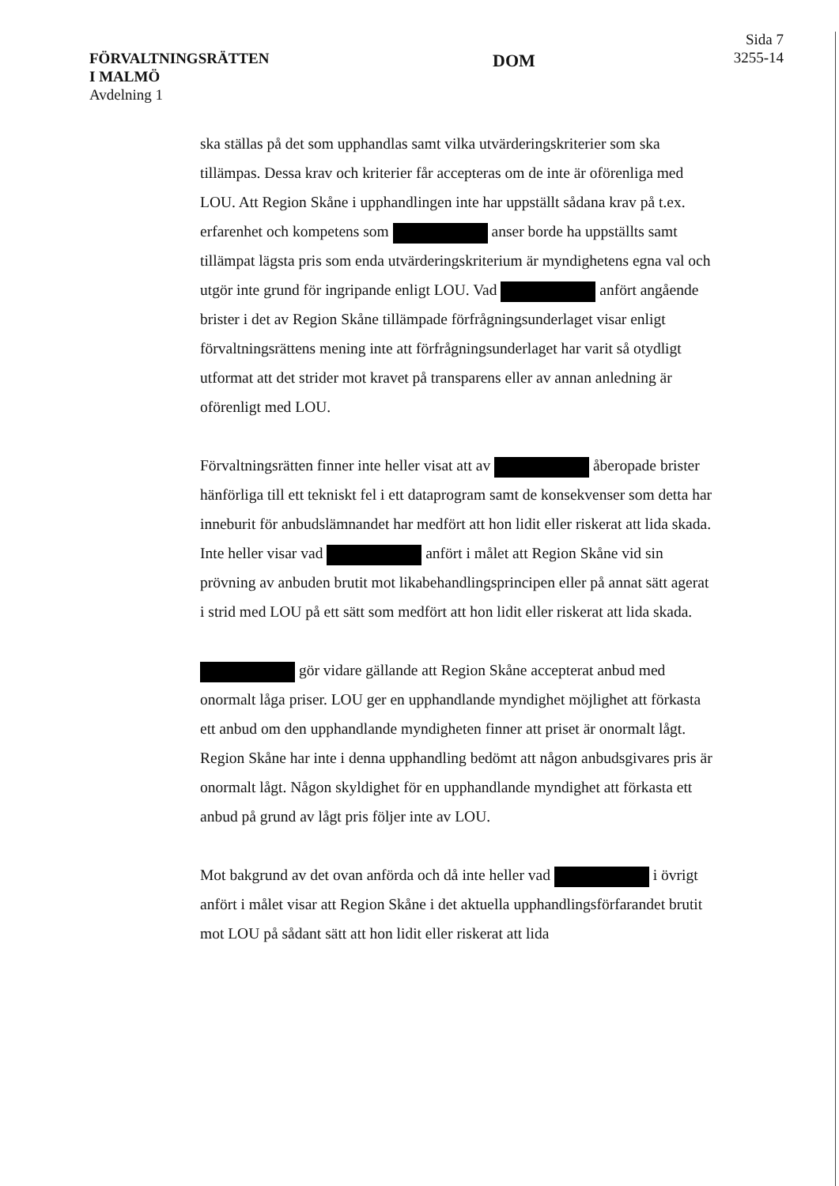FÖRVALTNINGSRÄTTEN
I MALMÖ
Avdelning 1
DOM
Sida 7
3255-14
ska ställas på det som upphandlas samt vilka utvärderingskriterier som ska tillämpas. Dessa krav och kriterier får accepteras om de inte är oförenliga med LOU. Att Region Skåne i upphandlingen inte har uppställt sådana krav på t.ex. erfarenhet och kompetens som anser borde ha uppställts samt tillämpat lägsta pris som enda utvärderingskriterium är myndighetens egna val och utgör inte grund för ingripande enligt LOU. Vad anfört angående brister i det av Region Skåne tillämpade förfrågningsunderlaget visar enligt förvaltningsrättens mening inte att förfrågningsunderlaget har varit så otydligt utformat att det strider mot kravet på transparens eller av annan anledning är oförenligt med LOU.
Förvaltningsrätten finner inte heller visat att av åberopade brister hänförliga till ett tekniskt fel i ett dataprogram samt de konsekvenser som detta har inneburit för anbudslämnandet har medfört att hon lidit eller riskerat att lida skada. Inte heller visar vad anfört i målet att Region Skåne vid sin prövning av anbuden brutit mot likabehandlingsprincipen eller på annat sätt agerat i strid med LOU på ett sätt som medfört att hon lidit eller riskerat att lida skada.
gör vidare gällande att Region Skåne accepterat anbud med onormalt låga priser. LOU ger en upphandlande myndighet möjlighet att förkasta ett anbud om den upphandlande myndigheten finner att priset är onormalt lågt. Region Skåne har inte i denna upphandling bedömt att någon anbudsgivares pris är onormalt lågt. Någon skyldighet för en upphandlande myndighet att förkasta ett anbud på grund av lågt pris följer inte av LOU.
Mot bakgrund av det ovan anförda och då inte heller vad i övrigt anfört i målet visar att Region Skåne i det aktuella upphandlingsförfarandet brutit mot LOU på sådant sätt att hon lidit eller riskerat att lida